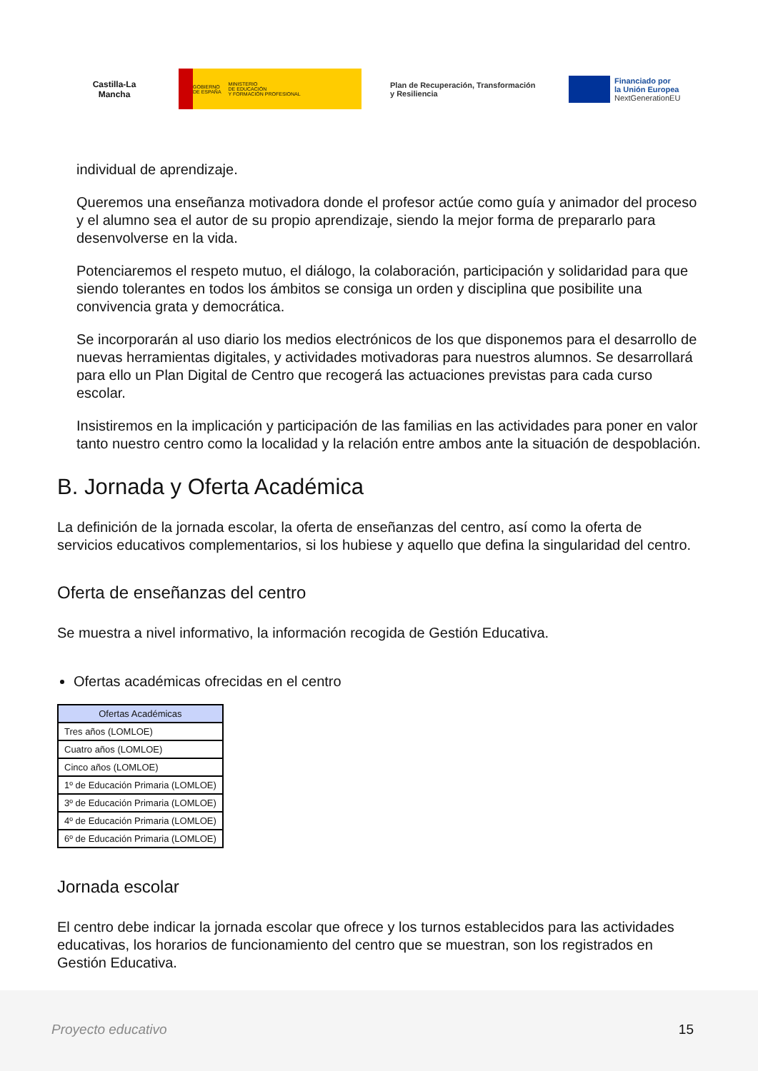Castilla-La Mancha
GOBIERNO
DE ESPAÑA MINISTERIO
DE EDUCACIÓN
Y FORMACIÓN PROFESIONAL
Plan de Recuperación, Transformación y Resiliencia
Financiado por
la Unión Europea
NextGenerationEU
individual de aprendizaje.
Queremos una enseñanza motivadora donde el profesor actúe como guía y animador del proceso y el alumno sea el autor de su propio aprendizaje, siendo la mejor forma de prepararlo para desenvolverse en la vida.
Potenciaremos el respeto mutuo, el diálogo, la colaboración, participación y solidaridad para que siendo tolerantes en todos los ámbitos se consiga un orden y disciplina que posibilite una convivencia grata y democrática.
Se incorporarán al uso diario los medios electrónicos de los que disponemos para el desarrollo de nuevas herramientas digitales, y actividades motivadoras para nuestros alumnos. Se desarrollará para ello un Plan Digital de Centro que recogerá las actuaciones previstas para cada curso escolar.
Insistiremos en la implicación y participación de las familias en las actividades para poner en valor tanto nuestro centro como la localidad y la relación entre ambos ante la situación de despoblación.
B. Jornada y Oferta Académica
La definición de la jornada escolar, la oferta de enseñanzas del centro, así como la oferta de servicios educativos complementarios, si los hubiese y aquello que defina la singularidad del centro.
Oferta de enseñanzas del centro
Se muestra a nivel informativo, la información recogida de Gestión Educativa.
Ofertas académicas ofrecidas en el centro
| Ofertas Académicas |
| --- |
| Tres años (LOMLOE) |
| Cuatro años (LOMLOE) |
| Cinco años (LOMLOE) |
| 1º de Educación Primaria (LOMLOE) |
| 3º de Educación Primaria (LOMLOE) |
| 4º de Educación Primaria (LOMLOE) |
| 6º de Educación Primaria (LOMLOE) |
Jornada escolar
El centro debe indicar la jornada escolar que ofrece y los turnos establecidos para las actividades educativas, los horarios de funcionamiento del centro que se muestran, son los registrados en Gestión Educativa.
Proyecto educativo 15